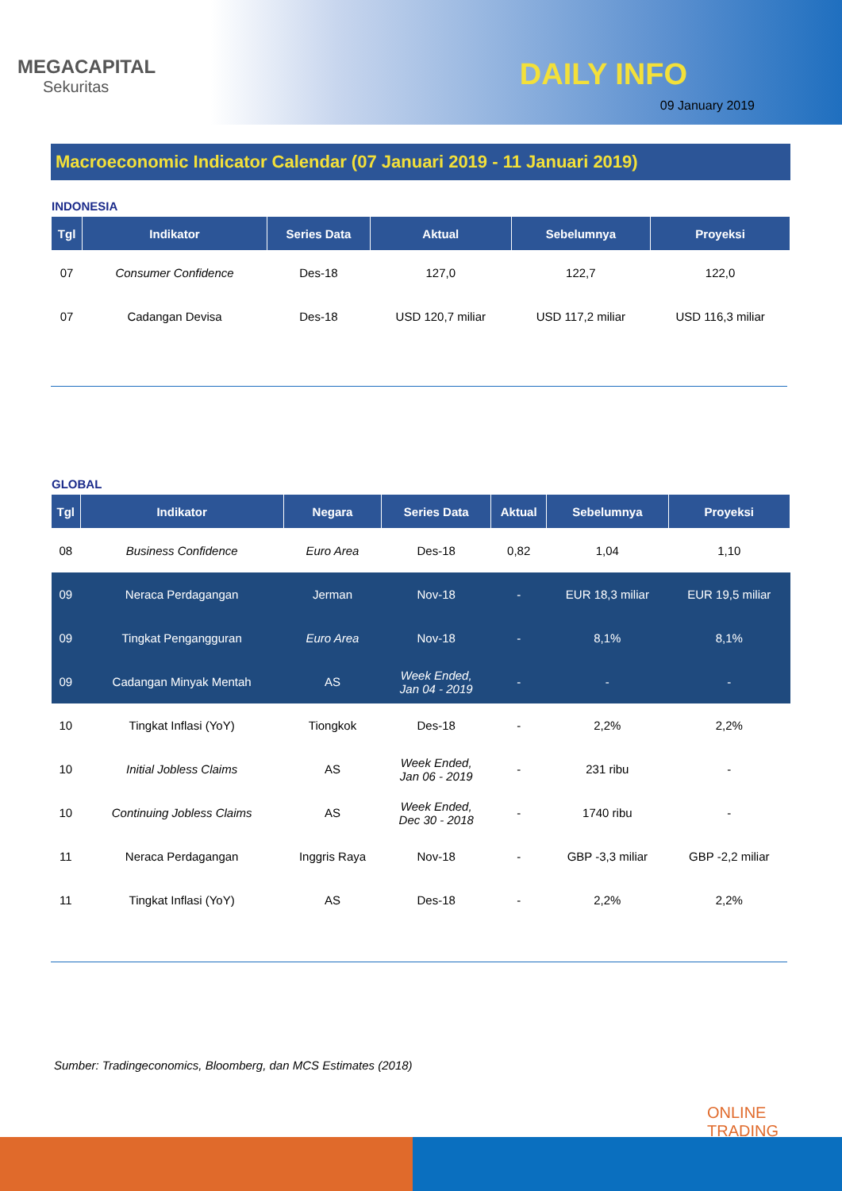MEGACAPITAL
Sekuritas
DAILY INFO
09 January 2019
Macroeconomic Indicator Calendar (07 Januari 2019 - 11 Januari 2019)
INDONESIA
| Tgl | Indikator | Series Data | Aktual | Sebelumnya | Proyeksi |
| --- | --- | --- | --- | --- | --- |
| 07 | Consumer Confidence | Des-18 | 127,0 | 122,7 | 122,0 |
| 07 | Cadangan Devisa | Des-18 | USD 120,7 miliar | USD 117,2 miliar | USD 116,3 miliar |
GLOBAL
| Tgl | Indikator | Negara | Series Data | Aktual | Sebelumnya | Proyeksi |
| --- | --- | --- | --- | --- | --- | --- |
| 08 | Business Confidence | Euro Area | Des-18 | 0,82 | 1,04 | 1,10 |
| 09 | Neraca Perdagangan | Jerman | Nov-18 | - | EUR 18,3 miliar | EUR 19,5 miliar |
| 09 | Tingkat Pengangguran | Euro Area | Nov-18 | - | 8,1% | 8,1% |
| 09 | Cadangan Minyak Mentah | AS | Week Ended, Jan 04 - 2019 | - | - | - |
| 10 | Tingkat Inflasi (YoY) | Tiongkok | Des-18 | - | 2,2% | 2,2% |
| 10 | Initial Jobless Claims | AS | Week Ended, Jan 06 - 2019 | - | 231 ribu | - |
| 10 | Continuing Jobless Claims | AS | Week Ended, Dec 30 - 2018 | - | 1740 ribu | - |
| 11 | Neraca Perdagangan | Inggris Raya | Nov-18 | - | GBP -3,3 miliar | GBP -2,2 miliar |
| 11 | Tingkat Inflasi (YoY) | AS | Des-18 | - | 2,2% | 2,2% |
Sumber: Tradingeconomics, Bloomberg, dan MCS Estimates (2018)
ONLINE
TRADING